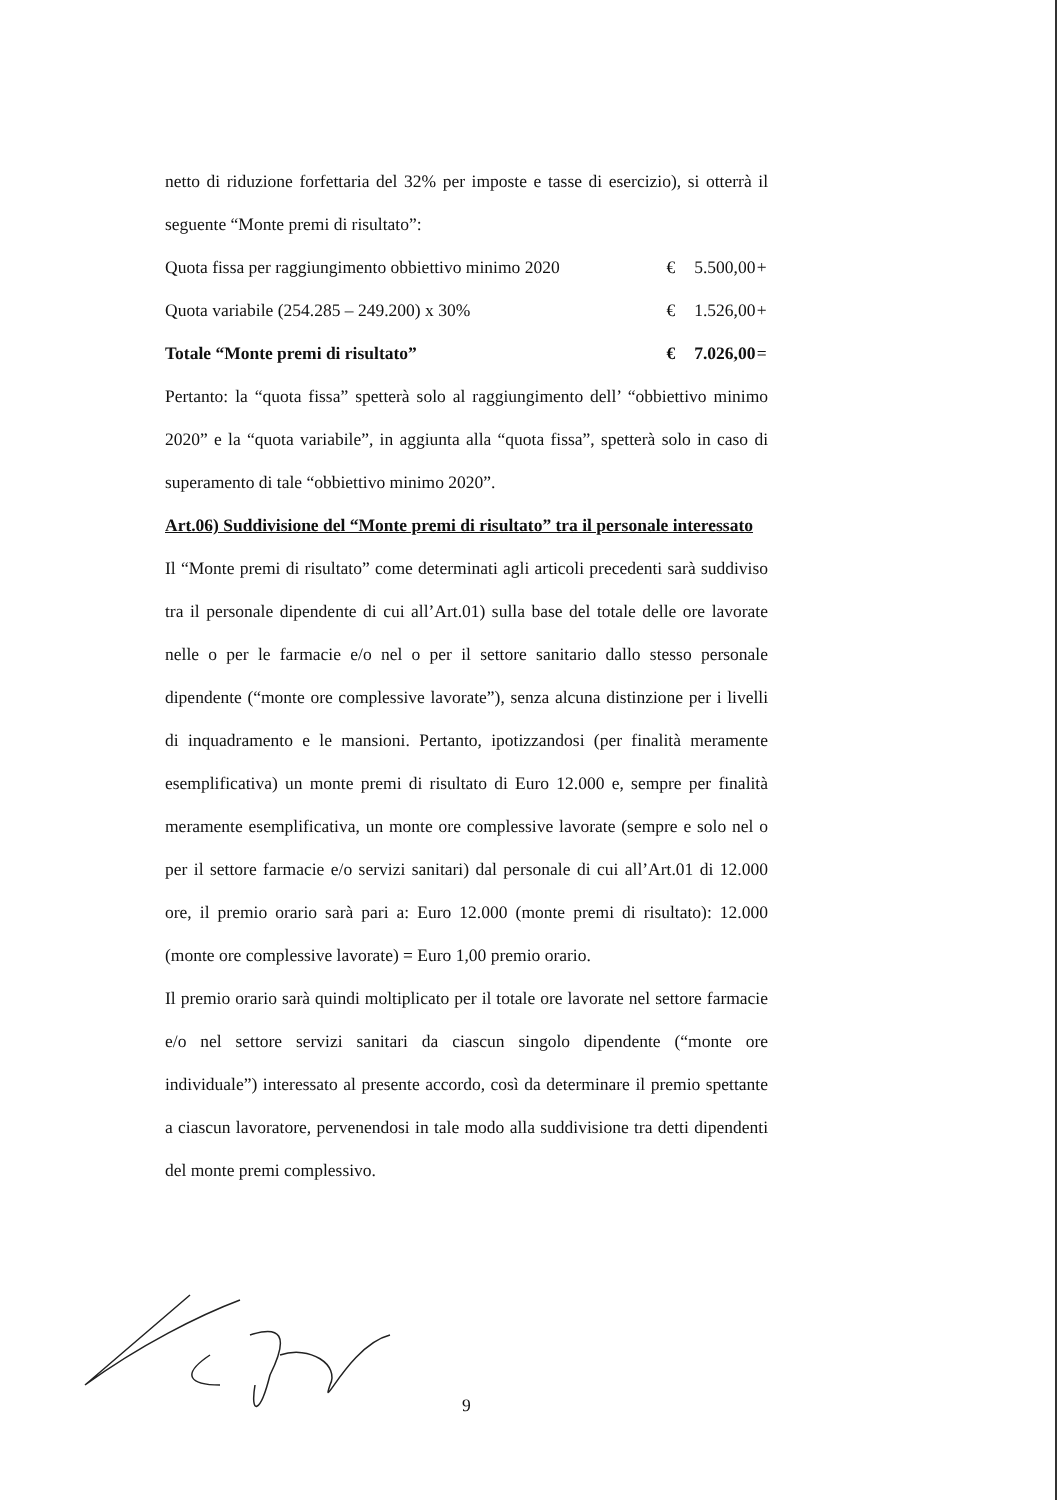netto di riduzione forfettaria del 32% per imposte e tasse di esercizio), si otterrà il seguente “Monte premi di risultato”:
| Quota fissa per raggiungimento obbiettivo minimo 2020 | € | 5.500,00 | + |
| Quota variabile (254.285 – 249.200) x 30% | € | 1.526,00 | + |
| Totale “Monte premi di risultato” | € | 7.026,00 | = |
Pertanto: la “quota fissa” spetterà solo al raggiungimento dell’ “obbiettivo minimo 2020” e la “quota variabile”, in aggiunta alla “quota fissa”, spetterà solo in caso di superamento di tale “obbiettivo minimo 2020”.
Art.06) Suddivisione del “Monte premi di risultato” tra il personale interessato
Il “Monte premi di risultato” come determinati agli articoli precedenti sarà suddiviso tra il personale dipendente di cui all’Art.01) sulla base del totale delle ore lavorate nelle o per le farmacie e/o nel o per il settore sanitario dallo stesso personale dipendente (“monte ore complessive lavorate”), senza alcuna distinzione per i livelli di inquadramento e le mansioni. Pertanto, ipotizzandosi (per finalità meramente esemplificativa) un monte premi di risultato di Euro 12.000 e, sempre per finalità meramente esemplificativa, un monte ore complessive lavorate (sempre e solo nel o per il settore farmacie e/o servizi sanitari) dal personale di cui all’Art.01 di 12.000 ore, il premio orario sarà pari a: Euro 12.000 (monte premi di risultato): 12.000 (monte ore complessive lavorate) = Euro 1,00 premio orario.
Il premio orario sarà quindi moltiplicato per il totale ore lavorate nel settore farmacie e/o nel settore servizi sanitari da ciascun singolo dipendente (“monte ore individuale”) interessato al presente accordo, così da determinare il premio spettante a ciascun lavoratore, pervenendosi in tale modo alla suddivisione tra detti dipendenti del monte premi complessivo.
9